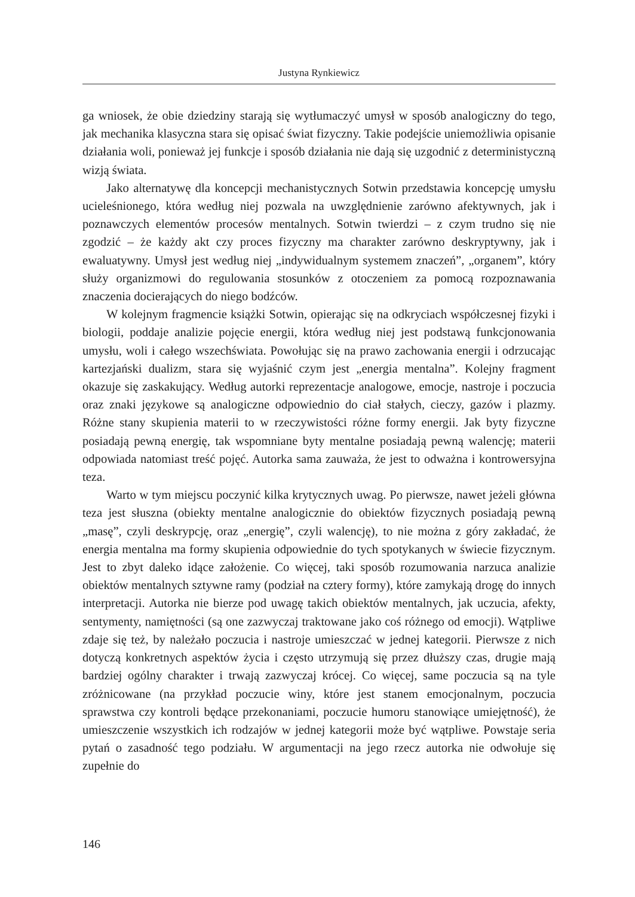Justyna Rynkiewicz
ga wniosek, że obie dziedziny starają się wytłumaczyć umysł w sposób analogiczny do tego, jak mechanika klasyczna stara się opisać świat fizyczny. Takie podejście uniemożliwia opisanie działania woli, ponieważ jej funkcje i sposób działania nie dają się uzgodnić z deterministyczną wizją świata.
Jako alternatywę dla koncepcji mechanistycznych Sotwin przedstawia koncepcję umysłu ucieleśnionego, która według niej pozwala na uwzględnienie zarówno afektywnych, jak i poznawczych elementów procesów mentalnych. Sotwin twierdzi – z czym trudno się nie zgodzić – że każdy akt czy proces fizyczny ma charakter zarówno deskryptywny, jak i ewaluatywny. Umysł jest według niej „indywidualnym systemem znaczeń”, „organem”, który służy organizmowi do regulowania stosunków z otoczeniem za pomocą rozpoznawania znaczenia docierających do niego bodźców.
W kolejnym fragmencie książki Sotwin, opierając się na odkryciach współczesnej fizyki i biologii, poddaje analizie pojęcie energii, która według niej jest podstawą funkcjonowania umysłu, woli i całego wszechświata. Powołując się na prawo zachowania energii i odrzucając kartezjański dualizm, stara się wyjaśnić czym jest „energia mentalna”. Kolejny fragment okazuje się zaskakujący. Według autorki reprezentacje analogowe, emocje, nastroje i poczucia oraz znaki językowe są analogiczne odpowiednio do ciał stałych, cieczy, gazów i plazmy. Różne stany skupienia materii to w rzeczywistości różne formy energii. Jak byty fizyczne posiadają pewną energię, tak wspomniane byty mentalne posiadają pewną walencję; materii odpowiada natomiast treść pojęć. Autorka sama zauważa, że jest to odważna i kontrowersyjna teza.
Warto w tym miejscu poczynić kilka krytycznych uwag. Po pierwsze, nawet jeżeli główna teza jest słuszna (obiekty mentalne analogicznie do obiektów fizycznych posiadają pewną „masę”, czyli deskrypcję, oraz „energię”, czyli walencję), to nie można z góry zakładać, że energia mentalna ma formy skupienia odpowiednie do tych spotykanych w świecie fizycznym. Jest to zbyt daleko idące założenie. Co więcej, taki sposób rozumowania narzuca analizie obiektów mentalnych sztywne ramy (podział na cztery formy), które zamykają drogę do innych interpretacji. Autorka nie bierze pod uwagę takich obiektów mentalnych, jak uczucia, afekty, sentymenty, namiętności (są one zazwyczaj traktowane jako coś różnego od emocji). Wątpliwe zdaje się też, by należało poczucia i nastroje umieszczać w jednej kategorii. Pierwsze z nich dotyczą konkretnych aspektów życia i często utrzymują się przez dłuższy czas, drugie mają bardziej ogólny charakter i trwają zazwyczaj krócej. Co więcej, same poczucia są na tyle zróżnicowane (na przykład poczucie winy, które jest stanem emocjonalnym, poczucia sprawstwa czy kontroli będące przekonaniami, poczucie humoru stanowiące umiejętność), że umieszczenie wszystkich ich rodzajów w jednej kategorii może być wątpliwe. Powstaje seria pytań o zasadność tego podziału. W argumentacji na jego rzecz autorka nie odwołuje się zupełnie do
146